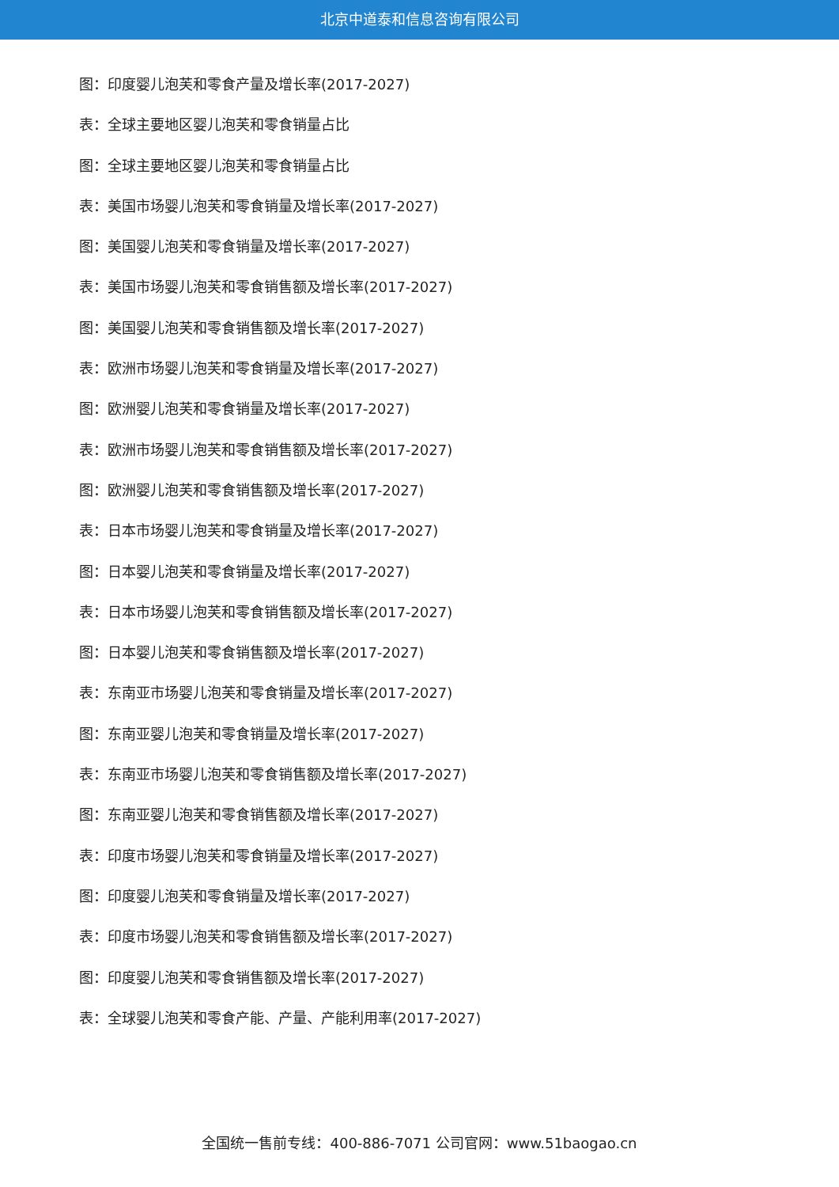北京中道泰和信息咨询有限公司
图：印度婴儿泡芙和零食产量及增长率(2017-2027)
表：全球主要地区婴儿泡芙和零食销量占比
图：全球主要地区婴儿泡芙和零食销量占比
表：美国市场婴儿泡芙和零食销量及增长率(2017-2027)
图：美国婴儿泡芙和零食销量及增长率(2017-2027)
表：美国市场婴儿泡芙和零食销售额及增长率(2017-2027)
图：美国婴儿泡芙和零食销售额及增长率(2017-2027)
表：欧洲市场婴儿泡芙和零食销量及增长率(2017-2027)
图：欧洲婴儿泡芙和零食销量及增长率(2017-2027)
表：欧洲市场婴儿泡芙和零食销售额及增长率(2017-2027)
图：欧洲婴儿泡芙和零食销售额及增长率(2017-2027)
表：日本市场婴儿泡芙和零食销量及增长率(2017-2027)
图：日本婴儿泡芙和零食销量及增长率(2017-2027)
表：日本市场婴儿泡芙和零食销售额及增长率(2017-2027)
图：日本婴儿泡芙和零食销售额及增长率(2017-2027)
表：东南亚市场婴儿泡芙和零食销量及增长率(2017-2027)
图：东南亚婴儿泡芙和零食销量及增长率(2017-2027)
表：东南亚市场婴儿泡芙和零食销售额及增长率(2017-2027)
图：东南亚婴儿泡芙和零食销售额及增长率(2017-2027)
表：印度市场婴儿泡芙和零食销量及增长率(2017-2027)
图：印度婴儿泡芙和零食销量及增长率(2017-2027)
表：印度市场婴儿泡芙和零食销售额及增长率(2017-2027)
图：印度婴儿泡芙和零食销售额及增长率(2017-2027)
表：全球婴儿泡芙和零食产能、产量、产能利用率(2017-2027)
全国统一售前专线：400-886-7071 公司官网：www.51baogao.cn